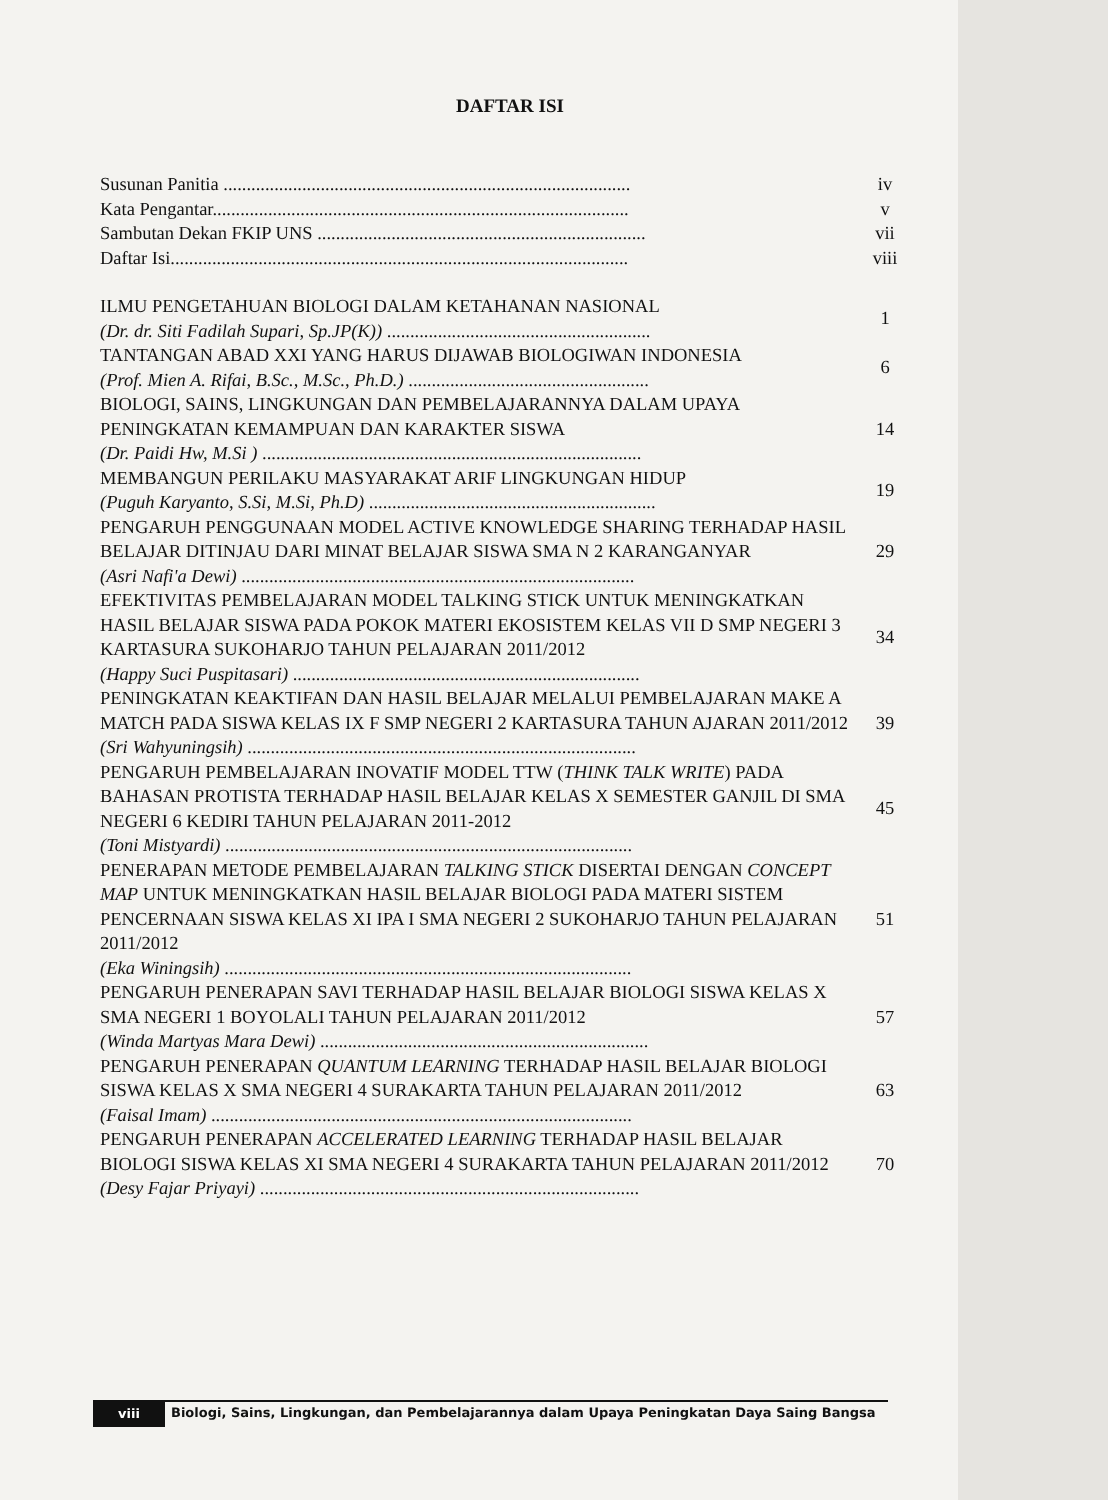DAFTAR ISI
| Susunan Panitia ........................................................................................ | iv |
| Kata Pengantar.......................................................................................... | v |
| Sambutan Dekan FKIP UNS ....................................................................... | vii |
| Daftar Isi................................................................................................... | viii |
| ILMU PENGETAHUAN BIOLOGI DALAM KETAHANAN NASIONAL (Dr. dr. Siti Fadilah Supari, Sp.JP(K)) ......................................................... | 1 |
| TANTANGAN ABAD XXI YANG HARUS DIJAWAB BIOLOGIWAN INDONESIA (Prof. Mien A. Rifai, B.Sc., M.Sc., Ph.D.) .................................................... | 6 |
| BIOLOGI, SAINS, LINGKUNGAN DAN PEMBELAJARANNYA DALAM UPAYA PENINGKATAN KEMAMPUAN DAN KARAKTER SISWA (Dr. Paidi Hw, M.Si ) .................................................................................. | 14 |
| MEMBANGUN PERILAKU MASYARAKAT ARIF LINGKUNGAN HIDUP (Puguh Karyanto, S.Si, M.Si, Ph.D) .............................................................. | 19 |
| PENGARUH PENGGUNAAN MODEL ACTIVE KNOWLEDGE SHARING TERHADAP HASIL BELAJAR DITINJAU DARI MINAT BELAJAR SISWA SMA N 2 KARANGANYAR (Asri Nafi'a Dewi) ..................................................................................... | 29 |
| EFEKTIVITAS PEMBELAJARAN MODEL TALKING STICK UNTUK MENINGKATKAN HASIL BELAJAR SISWA PADA POKOK MATERI EKOSISTEM KELAS VII D SMP NEGERI 3 KARTASURA SUKOHARJO TAHUN PELAJARAN 2011/2012 (Happy Suci Puspitasari) ........................................................................... | 34 |
| PENINGKATAN KEAKTIFAN DAN HASIL BELAJAR MELALUI PEMBELAJARAN MAKE A MATCH PADA SISWA KELAS IX F SMP NEGERI 2 KARTASURA TAHUN AJARAN 2011/2012 (Sri Wahyuningsih) .................................................................................... | 39 |
| PENGARUH PEMBELAJARAN INOVATIF MODEL TTW ( THINK TALK WRITE ) PADA BAHASAN PROTISTA TERHADAP HASIL BELAJAR KELAS X SEMESTER GANJIL DI SMA NEGERI 6 KEDIRI TAHUN PELAJARAN 2011-2012 (Toni Mistyardi) ........................................................................................ | 45 |
| PENERAPAN METODE PEMBELAJARAN TALKING STICK DISERTAI DENGAN CONCEPT MAP UNTUK MENINGKATKAN HASIL BELAJAR BIOLOGI PADA MATERI SISTEM PENCERNAAN SISWA KELAS XI IPA I SMA NEGERI 2 SUKOHARJO TAHUN PELAJARAN 2011/2012 (Eka Winingsih) ........................................................................................ | 51 |
| PENGARUH PENERAPAN SAVI TERHADAP HASIL BELAJAR BIOLOGI SISWA KELAS X SMA NEGERI 1 BOYOLALI TAHUN PELAJARAN 2011/2012 (Winda Martyas Mara Dewi) ....................................................................... | 57 |
| PENGARUH PENERAPAN QUANTUM LEARNING TERHADAP HASIL BELAJAR BIOLOGI SISWA KELAS X SMA NEGERI 4 SURAKARTA TAHUN PELAJARAN 2011/2012 (Faisal Imam) ........................................................................................... | 63 |
| PENGARUH PENERAPAN ACCELERATED LEARNING TERHADAP HASIL BELAJAR BIOLOGI SISWA KELAS XI SMA NEGERI 4 SURAKARTA TAHUN PELAJARAN 2011/2012 (Desy Fajar Priyayi) .................................................................................. | 70 |
viii
Biologi, Sains, Lingkungan, dan Pembelajarannya dalam Upaya Peningkatan Daya Saing Bangsa